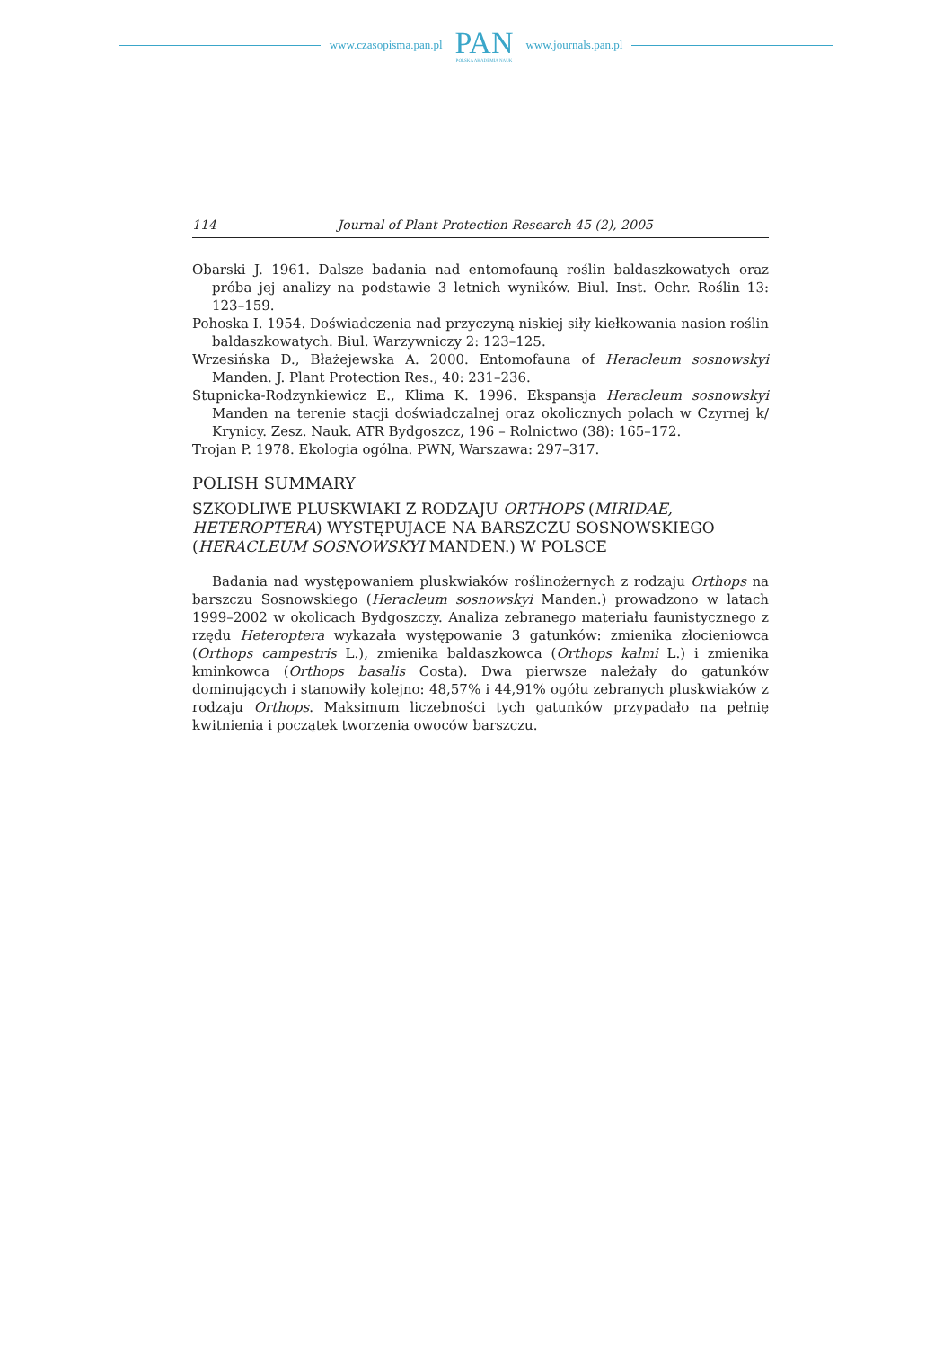www.czasopisma.pan.pl
PAN
POLSKA AKADEMIA NAUK
www.journals.pan.pl
114 Journal of Plant Protection Research 45 (2), 2005
Obarski J. 1961. Dalsze badania nad entomofauną roślin baldaszkowatych oraz próba jej analizy na podstawie 3 letnich wyników. Biul. Inst. Ochr. Roślin 13: 123–159.
Pohoska I. 1954. Doświadczenia nad przyczyną niskiej siły kiełkowania nasion roślin baldaszkowatych. Biul. Warzywniczy 2: 123–125.
Wrzesińska D., Błażejewska A. 2000. Entomofauna of Heracleum sosnowskyi Manden. J. Plant Protection Res., 40: 231–236.
Stupnicka-Rodzynkiewicz E., Klima K. 1996. Ekspansja Heracleum sosnowskyi Manden na terenie stacji doświadczalnej oraz okolicznych polach w Czyrnej k/ Krynicy. Zesz. Nauk. ATR Bydgoszcz, 196 – Rolnictwo (38): 165–172.
Trojan P. 1978. Ekologia ogólna. PWN, Warszawa: 297–317.
POLISH SUMMARY
SZKODLIWE PLUSKWIAKI Z RODZAJU ORTHOPS (MIRIDAE, HETEROPTERA) WYSTĘPUJACE NA BARSZCZU SOSNOWSKIEGO (HERACLEUM SOSNOWSKYI MANDEN.) W POLSCE
Badania nad występowaniem pluskwiaków roślinożernych z rodzaju Orthops na barszczu Sosnowskiego (Heracleum sosnowskyi Manden.) prowadzono w latach 1999–2002 w okolicach Bydgoszczy. Analiza zebranego materiału faunistycznego z rzędu Heteroptera wykazała występowanie 3 gatunków: zmienika złocieniowca (Orthops campestris L.), zmienika baldaszkowca (Orthops kalmi L.) i zmienika kminkowca (Orthops basalis Costa). Dwa pierwsze należały do gatunków dominujących i stanowiły kolejno: 48,57% i 44,91% ogółu zebranych pluskwiaków z rodzaju Orthops. Maksimum liczebności tych gatunków przypadało na pełnię kwitnienia i początek tworzenia owoców barszczu.